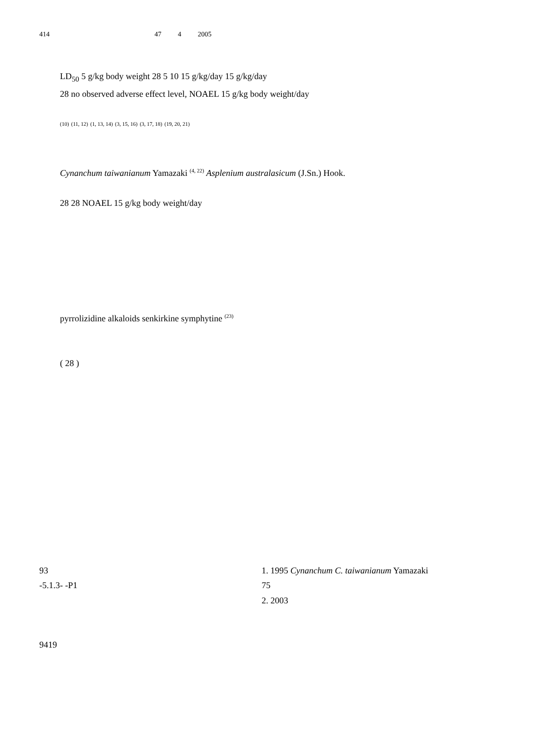414 47 4 2005
LD<sub>50</sub> 5 g/kg body weight 28 5 10 15 g/kg/day 15 g/kg/day
28 no observed adverse effect level, NOAEL 15 g/kg body weight/day
<sup>(10)</sup> <sup>(11, 12)</sup> <sup>(1, 13, 14)</sup> <sup>(3, 15, 16)</sup> <sup>(3, 17, 18)</sup> <sup>(19, 20, 21)</sup>
Cynanchum taiwanianum Yamazaki <sup>(4, 22)</sup> Asplenium australasicum (J.Sn.) Hook.
28 28 NOAEL 15 g/kg body weight/day
pyrrolizidine alkaloids senkirkine symphytine <sup>(23)</sup>
( 28 )
93
-5.1.3- -P1
9419
1. 1995 Cynanchum C. taiwanianum Yamazaki
75
2. 2003